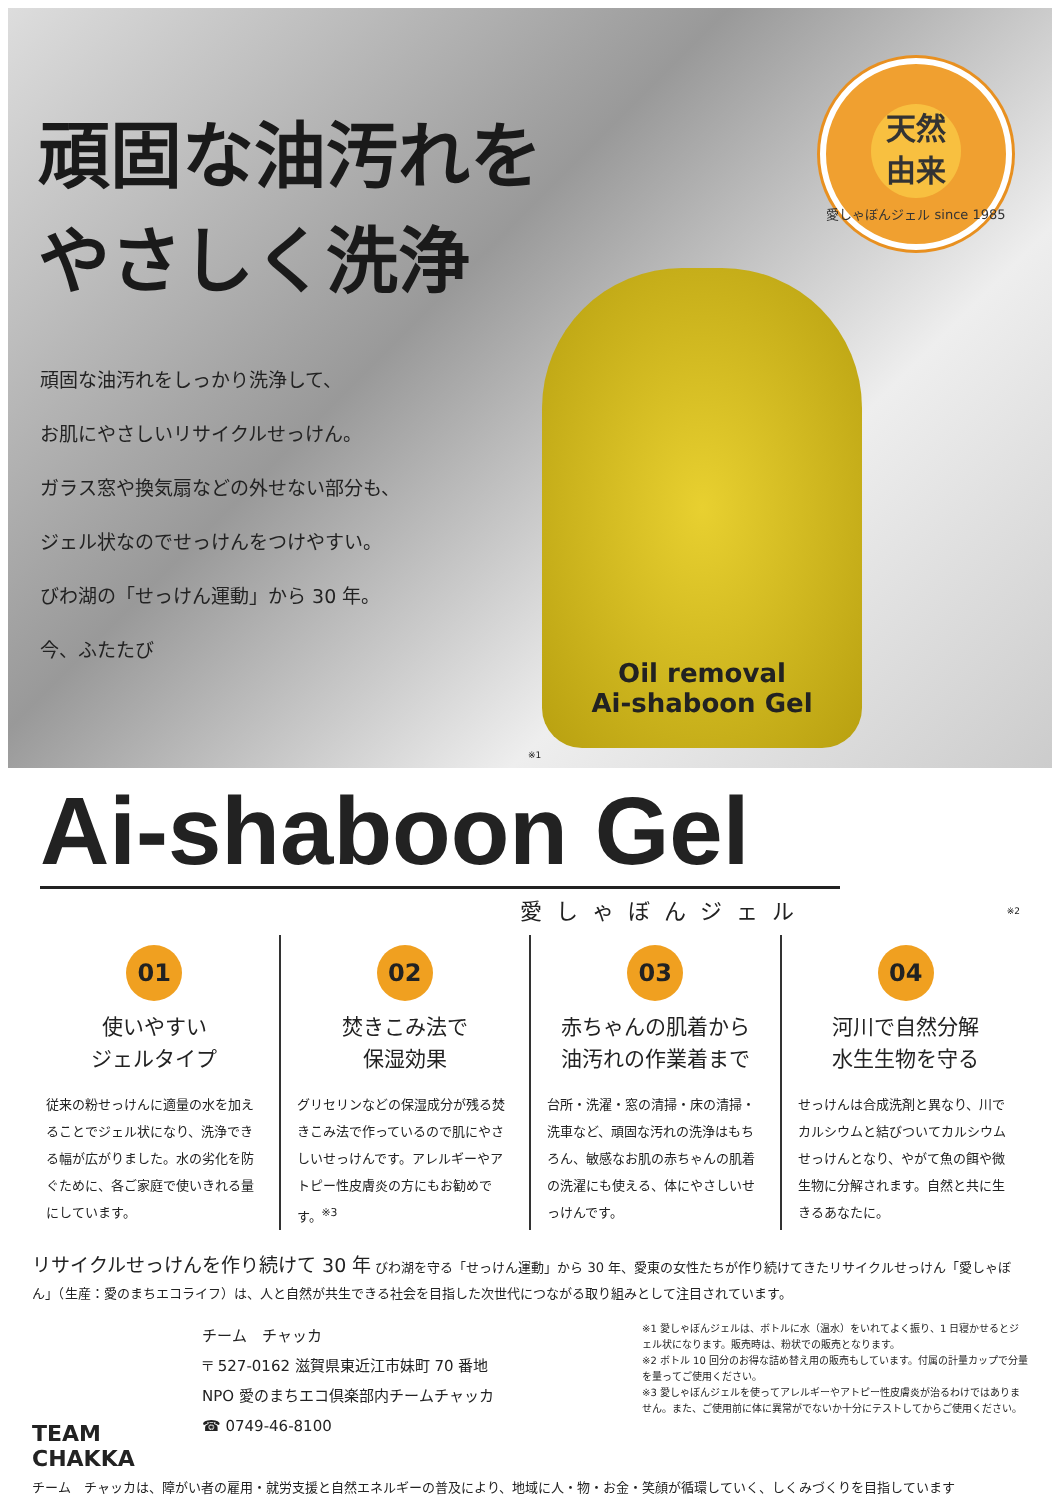頑固な油汚れを
やさしく洗浄
頑固な油汚れをしっかり洗浄して、
お肌にやさしいリサイクルせっけん。
ガラス窓や換気扇などの外せない部分も、
ジェル状なのでせっけんをつけやすい。
びわ湖の「せっけん運動」から 30 年。
今、ふたたび
天然
由来
愛しゃぼんジェル since 1985
Oil removal
Ai-shaboon Gel
※1
Ai-shaboon Gel
愛しゃぼんジェル
※2
01
使いやすい
ジェルタイプ
従来の粉せっけんに適量の水を加えることでジェル状になり、洗浄できる幅が広がりました。水の劣化を防ぐために、各ご家庭で使いきれる量にしています。
02
焚きこみ法で
保湿効果
グリセリンなどの保湿成分が残る焚きこみ法で作っているので肌にやさしいせっけんです。アレルギーやアトピー性皮膚炎の方にもお勧めです。<sup>※3</sup>
03
赤ちゃんの肌着から
油汚れの作業着まで
台所・洗濯・窓の清掃・床の清掃・洗車など、頑固な汚れの洗浄はもちろん、敏感なお肌の赤ちゃんの肌着の洗濯にも使える、体にやさしいせっけんです。
04
河川で自然分解
水生生物を守る
せっけんは合成洗剤と異なり、川でカルシウムと結びついてカルシウムせっけんとなり、やがて魚の餌や微生物に分解されます。自然と共に生きるあなたに。
リサイクルせっけんを作り続けて 30 年 びわ湖を守る「せっけん運動」から 30 年、愛東の女性たちが作り続けてきたリサイクルせっけん「愛しゃぼん」（生産：愛のまちエコライフ）は、人と自然が共生できる社会を目指した次世代につながる取り組みとして注目されています。
TEAM
CHAKKA
チーム　チャッカ
〒 527-0162 滋賀県東近江市妹町 70 番地
NPO 愛のまちエコ倶楽部内チームチャッカ
☎ 0749-46-8100
※1 愛しゃぼんジェルは、ボトルに水（温水）をいれてよく振り、1 日寝かせるとジェル状になります。販売時は、粉状での販売となります。
※2 ボトル 10 回分のお得な詰め替え用の販売もしています。付属の計量カップで分量を量ってご使用ください。
※3 愛しゃぼんジェルを使ってアレルギーやアトピー性皮膚炎が治るわけではありません。また、ご使用前に体に異常がでないか十分にテストしてからご使用ください。
チーム　チャッカは、障がい者の雇用・就労支援と自然エネルギーの普及により、地域に人・物・お金・笑顔が循環していく、しくみづくりを目指しています